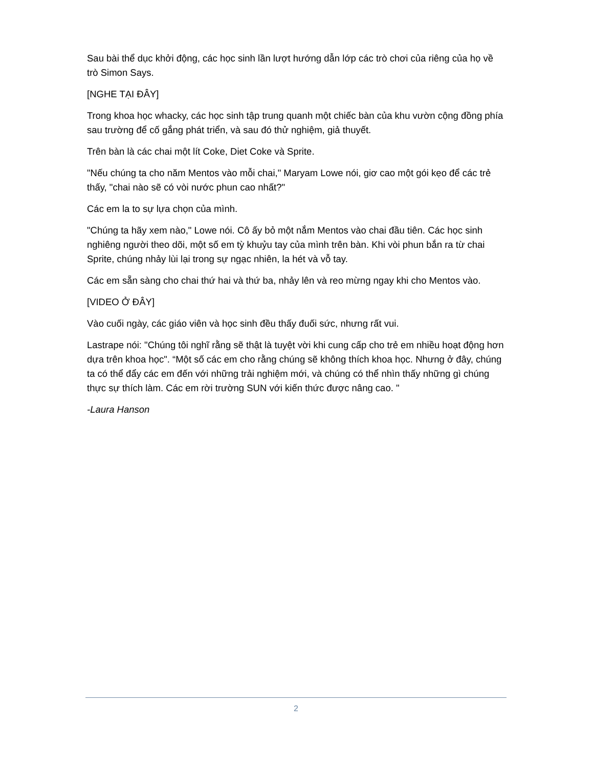Sau bài thể dục khởi động, các học sinh lần lượt hướng dẫn lớp các trò chơi của riêng của họ về trò Simon Says.
[NGHE TẠI ĐÂY]
Trong khoa học whacky, các học sinh tập trung quanh một chiếc bàn của khu vườn cộng đồng phía sau trường để cố gắng phát triển, và sau đó thử nghiệm, giả thuyết.
Trên bàn là các chai một lít Coke, Diet Coke và Sprite.
"Nếu chúng ta cho năm Mentos vào mỗi chai," Maryam Lowe nói, giơ cao một gói kẹo để các trẻ thấy, "chai nào sẽ có vòi nước phun cao nhất?"
Các em la to sự lựa chọn của mình.
"Chúng ta hãy xem nào," Lowe nói. Cô ấy bỏ một nắm Mentos vào chai đầu tiên. Các học sinh nghiêng người theo dõi, một số em tỳ khuỷu tay của mình trên bàn. Khi vòi phun bắn ra từ chai Sprite, chúng nhảy lùi lại trong sự ngạc nhiên, la hét và vỗ tay.
Các em sẵn sàng cho chai thứ hai và thứ ba, nhảy lên và reo mừng ngay khi cho Mentos vào.
[VIDEO Ở ĐÂY]
Vào cuối ngày, các giáo viên và học sinh đều thấy đuối sức, nhưng rất vui.
Lastrape nói: "Chúng tôi nghĩ rằng sẽ thật là tuyệt vời khi cung cấp cho trẻ em nhiều hoạt động hơn dựa trên khoa học". “Một số các em cho rằng chúng sẽ không thích khoa học. Nhưng ở đây, chúng ta có thể đẩy các em đến với những trải nghiệm mới, và chúng có thể nhìn thấy những gì chúng thực sự thích làm. Các em rời trường SUN với kiến thức được nâng cao. "
-Laura Hanson
2